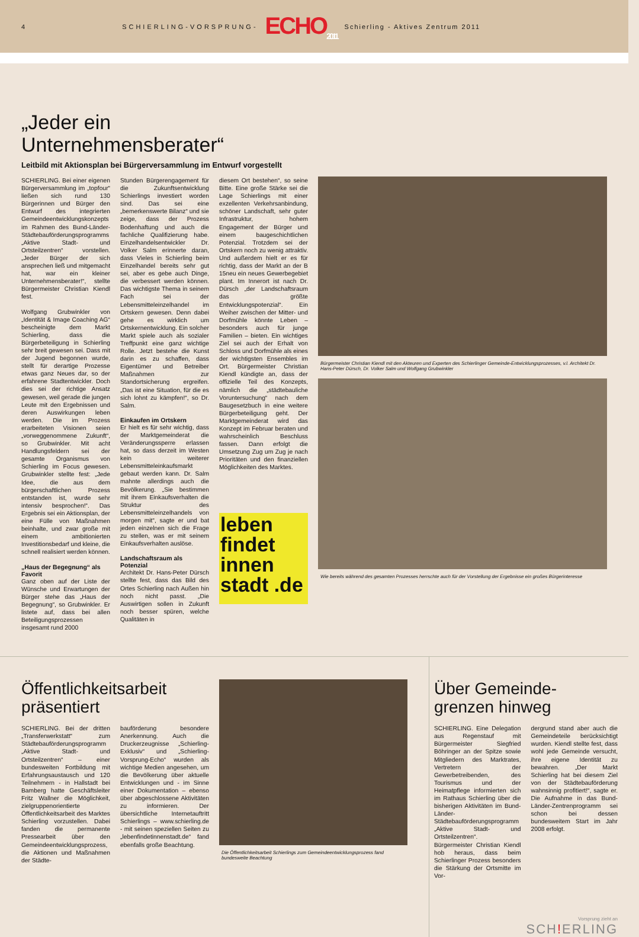4 SCHIERLING-VORSPRUNG- ECHO<sub>2011</sub> Schierling - Aktives Zentrum 2011
„Jeder ein
Unternehmensberater“
Leitbild mit Aktionsplan bei Bürgerversammlung im Entwurf vorgestellt
SCHIERLING. Bei einer eigenen Bürgerversammlung im „topfour“ ließen sich rund 130 Bürgerinnen und Bürger den Entwurf des integrierten Gemeindeentwicklungskonzepts im Rahmen des Bund-Länder-Städtebauförderungsprogramms „Aktive Stadt- und Ortsteilzentren“ vorstellen. „Jeder Bürger der sich ansprechen ließ und mitgemacht hat, war ein kleiner Unternehmensberater!“, stellte Bürgermeister Christian Kiendl fest.
Wolfgang Grubwinkler von „Identität & Image Coaching AG“ bescheinigte dem Markt Schierling, dass die Bürgerbeteiligung in Schierling sehr breit gewesen sei. Dass mit der Jugend begonnen wurde, stellt für derartige Prozesse etwas ganz Neues dar, so der erfahrene Stadtentwickler. Doch dies sei der richtige Ansatz gewesen, weil gerade die jungen Leute mit den Ergebnissen und deren Auswirkungen leben werden. Die im Prozess erarbeiteten Visionen seien „vorweggenommene Zukunft“, so Grubwinkler. Mit acht Handlungsfeldern sei der gesamte Organismus von Schierling im Focus gewesen. Grubwinkler stellte fest: „Jede Idee, die aus dem bürgerschaftlichen Prozess entstanden ist, wurde sehr intensiv besprochen!“. Das Ergebnis sei ein Aktionsplan, der eine Fülle von Maßnahmen beinhalte, und zwar große mit einem ambitionierten Investitionsbedarf und kleine, die schnell realisiert werden können.
„Haus der Begegnung“ als Favorit
Ganz oben auf der Liste der Wünsche und Erwartungen der Bürger stehe das „Haus der Begegnung“, so Grubwinkler. Er listete auf, dass bei allen Beteiligungsprozessen insgesamt rund 2000
Stunden Bürgerengagement für die Zukunftsentwicklung Schierlings investiert worden sind. Das sei eine „bemerkenswerte Bilanz“ und sie zeige, dass der Prozess Bodenhaftung und auch die fachliche Qualifizierung habe. Einzelhandelsentwickler Dr. Volker Salm erinnerte daran, dass Vieles in Schierling beim Einzelhandel bereits sehr gut sei, aber es gebe auch Dinge, die verbessert werden können. Das wichtigste Thema in seinem Fach sei der Lebensmitteleinzelhandel im Ortskern gewesen. Denn dabei gehe es wirklich um Ortskernentwicklung. Ein solcher Markt spiele auch als sozialer Treffpunkt eine ganz wichtige Rolle. Jetzt bestehe die Kunst darin es zu schaffen, dass Eigentümer und Betreiber Maßnahmen zur Standortsicherung ergreifen. „Das ist eine Situation, für die es sich lohnt zu kämpfen!“, so Dr. Salm.
Einkaufen im Ortskern
Er hielt es für sehr wichtig, dass der Marktgemeinderat die Veränderungssperre erlassen hat, so dass derzeit im Westen kein weiterer Lebensmitteleinkaufsmarkt gebaut werden kann. Dr. Salm mahnte allerdings auch die Bevölkerung. „Sie bestimmen mit ihrem Einkaufsverhalten die Struktur des Lebensmitteleinzelhandels von morgen mit“, sagte er und bat jeden einzelnen sich die Frage zu stellen, was er mit seinem Einkaufsverhalten auslöse.
Landschaftsraum als Potenzial
Architekt Dr. Hans-Peter Dürsch stellte fest, dass das Bild des Ortes Schierling nach Außen hin noch nicht passt. „Die Auswirtigen sollen in Zukunft noch besser spüren, welche Qualitäten in
diesem Ort bestehen“, so seine Bitte. Eine große Stärke sei die Lage Schierlings mit einer exzellenten Verkehrsanbindung, schöner Landschaft, sehr guter Infrastruktur, hohem Engagement der Bürger und einem baugeschichtlichen Potenzial. Trotzdem sei der Ortskern noch zu wenig attraktiv. Und außerdem hielt er es für richtig, dass der Markt an der B 15neu ein neues Gewerbegebiet plant. Im Innerort ist nach Dr. Dürsch „der Landschaftsraum das größte Entwicklungspotenzial“. Ein Weiher zwischen der Mitter- und Dorfmühle könnte Leben – besonders auch für junge Familien – bieten. Ein wichtiges Ziel sei auch der Erhalt von Schloss und Dorfmühle als eines der wichtigsten Ensembles im Ort. Bürgermeister Christian Kiendl kündigte an, dass der offizielle Teil des Konzepts, nämlich die „städtebauliche Voruntersuchung“ nach dem Baugesetzbuch in eine weitere Bürgerbeteiligung geht. Der Marktgemeinderat wird das Konzept im Februar beraten und wahrscheinlich Beschluss fassen. Dann erfolgt die Umsetzung Zug um Zug je nach Prioritäten und den finanziellen Möglichkeiten des Marktes.
leben
findet
innen
stadt .de
Bürgermeister Christian Kiendl mit den Akteuren und Experten des Schierlinger Gemeinde-Entwicklungsprozesses, v.l. Architekt Dr. Hans-Peter Dürsch, Dr. Volker Salm und Wolfgang Grubwinkler
Wie bereits während des gesamten Prozesses herrschte auch für der Vorstellung der Ergebnisse ein großes Bürgerinteresse
Öffentlichkeitsarbeit
präsentiert
SCHIERLING. Bei der dritten „Transferwerkstatt“ zum Städtebauförderungsprogramm „Aktive Stadt- und Ortsteilzentren“ – einer bundesweiten Fortbildung mit Erfahrungsaustausch und 120 Teilnehmern - in Hallstadt bei Bamberg hatte Geschäftsleiter Fritz Wallner die Möglichkeit, zielgruppenorientierte Öffentlichkeitsarbeit des Marktes Schierling vorzustellen. Dabei fanden die permanente Pressearbeit über den Gemeindeentwicklungsprozess, die Aktionen und Maßnahmen der Städte-
bauförderung besondere Anerkennung. Auch die Druckerzeugnisse „Schierling-Exklusiv“ und „Schierling-Vorsprung-Echo“ wurden als wichtige Medien angesehen, um die Bevölkerung über aktuelle Entwicklungen und - im Sinne einer Dokumentation – ebenso über abgeschlossene Aktivitäten zu informieren. Der übersichtliche Internetauftritt Schierlings – www.schierling.de - mit seinen speziellen Seiten zu „lebenfindetinnenstadt.de“ fand ebenfalls große Beachtung.
Die Öffentlichkeitsarbeit Schierlings zum Gemeindeentwicklungsprozess fand bundesweite Beachtung
Über Gemeinde-
grenzen hinweg
SCHIERLING. Eine Delegation aus Regenstauf mit Bürgermeister Siegfried Böhringer an der Spitze sowie Mitgliedern des Marktrates, Vertretern der Gewerbetreibenden, des Tourismus und der Heimatpflege informierten sich im Rathaus Schierling über die bisherigen Aktivitäten im Bund-Länder-Städtebauförderungsprogramm „Aktive Stadt- und Ortsteilzentren“.
Bürgermeister Christian Kiendl hob heraus, dass beim Schierlinger Prozess besonders die Stärkung der Ortsmitte im Vor-
dergrund stand aber auch die Gemeindeteile berücksichtigt wurden. Kiendl stellte fest, dass wohl jede Gemeinde versucht, ihre eigene Identität zu bewahren. „Der Markt Schierling hat bei diesem Ziel von der Städtebauförderung wahnsinnig profitiert!“, sagte er. Die Aufnahme in das Bund-Länder-Zentrenprogramm sei schon bei dessen bundesweitem Start im Jahr 2008 erfolgt.
Vorsprung zieht an
SCH!ERLING